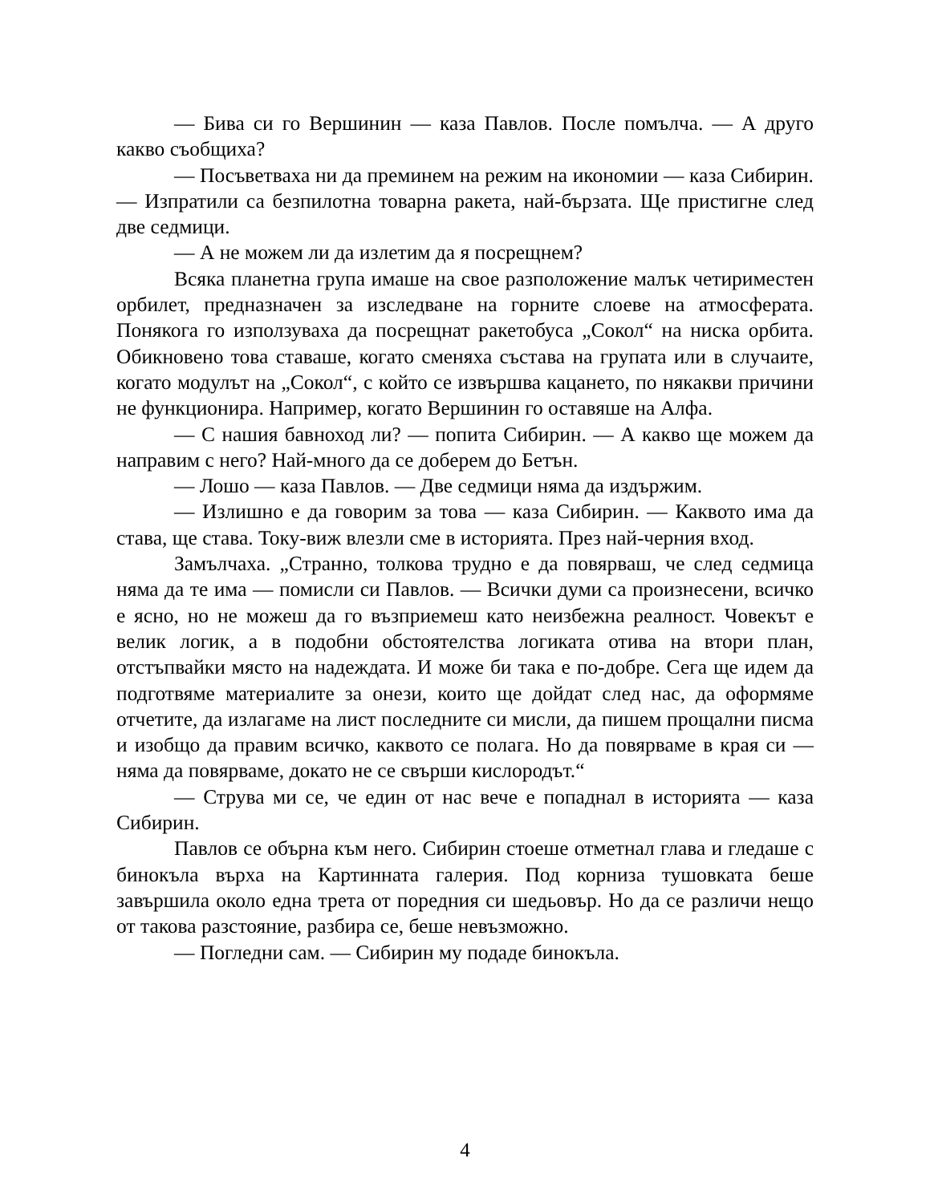— Бива си го Вершинин — каза Павлов. После помълча. — А друго какво съобщиха?
— Посъветваха ни да преминем на режим на икономии — каза Сибирин. — Изпратили са безпилотна товарна ракета, най-бързата. Ще пристигне след две седмици.
— А не можем ли да излетим да я посрещнем?
Всяка планетна група имаше на свое разположение малък четириместен орбилет, предназначен за изследване на горните слоеве на атмосферата. Понякога го използуваха да посрещнат ракетобуса „Сокол“ на ниска орбита. Обикновено това ставаше, когато сменяха състава на групата или в случаите, когато модулът на „Сокол“, с който се извършва кацането, по някакви причини не функционира. Например, когато Вершинин го оставяше на Алфа.
— С нашия бавноход ли? — попита Сибирин. — А какво ще можем да направим с него? Най-много да се доберем до Бетън.
— Лошо — каза Павлов. — Две седмици няма да издържим.
— Излишно е да говорим за това — каза Сибирин. — Каквото има да става, ще става. Току-виж влезли сме в историята. През най-черния вход.
Замълчаха. „Странно, толкова трудно е да повярваш, че след седмица няма да те има — помисли си Павлов. — Всички думи са произнесени, всичко е ясно, но не можеш да го възприемеш като неизбежна реалност. Човекът е велик логик, а в подобни обстоятелства логиката отива на втори план, отстъпвайки място на надеждата. И може би така е по-добре. Сега ще идем да подготвяме материалите за онези, които ще дойдат след нас, да оформяме отчетите, да излагаме на лист последните си мисли, да пишем прощални писма и изобщо да правим всичко, каквото се полага. Но да повярваме в края си — няма да повярваме, докато не се свърши кислородът.“
— Струва ми се, че един от нас вече е попаднал в историята — каза Сибирин.
Павлов се обърна към него. Сибирин стоеше отметнал глава и гледаше с бинокъла върха на Картинната галерия. Под корниза тушовката беше завършила около една трета от поредния си шедьовър. Но да се различи нещо от такова разстояние, разбира се, беше невъзможно.
— Погледни сам. — Сибирин му подаде бинокъла.
4